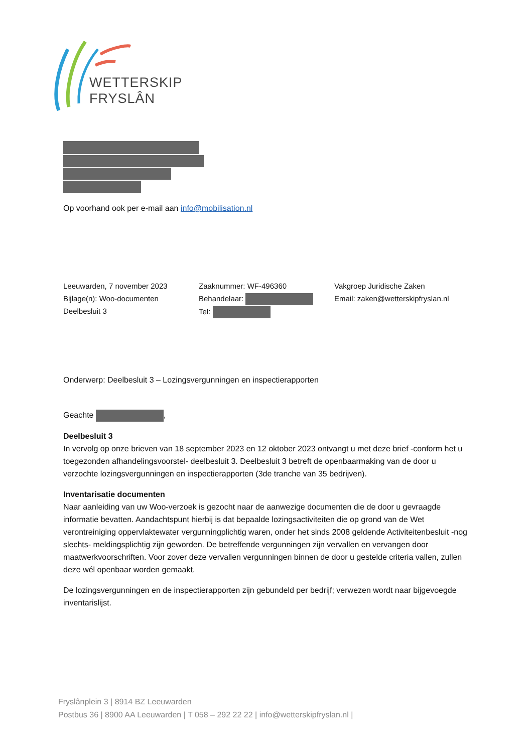WETTERSKIP
FRYSLÂN
Op voorhand ook per e-mail aan info@mobilisation.nl
Leeuwarden, 7 november 2023
Bijlage(n): Woo-documenten
Deelbesluit 3
Zaaknummer: WF-496360
Behandelaar:
Tel:
Vakgroep Juridische Zaken
Email: zaken@wetterskipfryslan.nl
Onderwerp: Deelbesluit 3 – Lozingsvergunningen en inspectierapporten
Geachte ,
Deelbesluit 3
In vervolg op onze brieven van 18 september 2023 en 12 oktober 2023 ontvangt u met deze brief -conform het u toegezonden afhandelingsvoorstel- deelbesluit 3. Deelbesluit 3 betreft de openbaarmaking van de door u verzochte lozingsvergunningen en inspectierapporten (3de tranche van 35 bedrijven).
Inventarisatie documenten
Naar aanleiding van uw Woo-verzoek is gezocht naar de aanwezige documenten die de door u gevraagde informatie bevatten. Aandachtspunt hierbij is dat bepaalde lozingsactiviteiten die op grond van de Wet verontreiniging oppervlaktewater vergunningplichtig waren, onder het sinds 2008 geldende Activiteitenbesluit -nog slechts- meldingsplichtig zijn geworden. De betreffende vergunningen zijn vervallen en vervangen door maatwerkvoorschriften. Voor zover deze vervallen vergunningen binnen de door u gestelde criteria vallen, zullen deze wél openbaar worden gemaakt.
De lozingsvergunningen en de inspectierapporten zijn gebundeld per bedrijf; verwezen wordt naar bijgevoegde inventarislijst.
Fryslânplein 3 | 8914 BZ Leeuwarden
Postbus 36 | 8900 AA Leeuwarden | T 058 – 292 22 22 | info@wetterskipfryslan.nl |